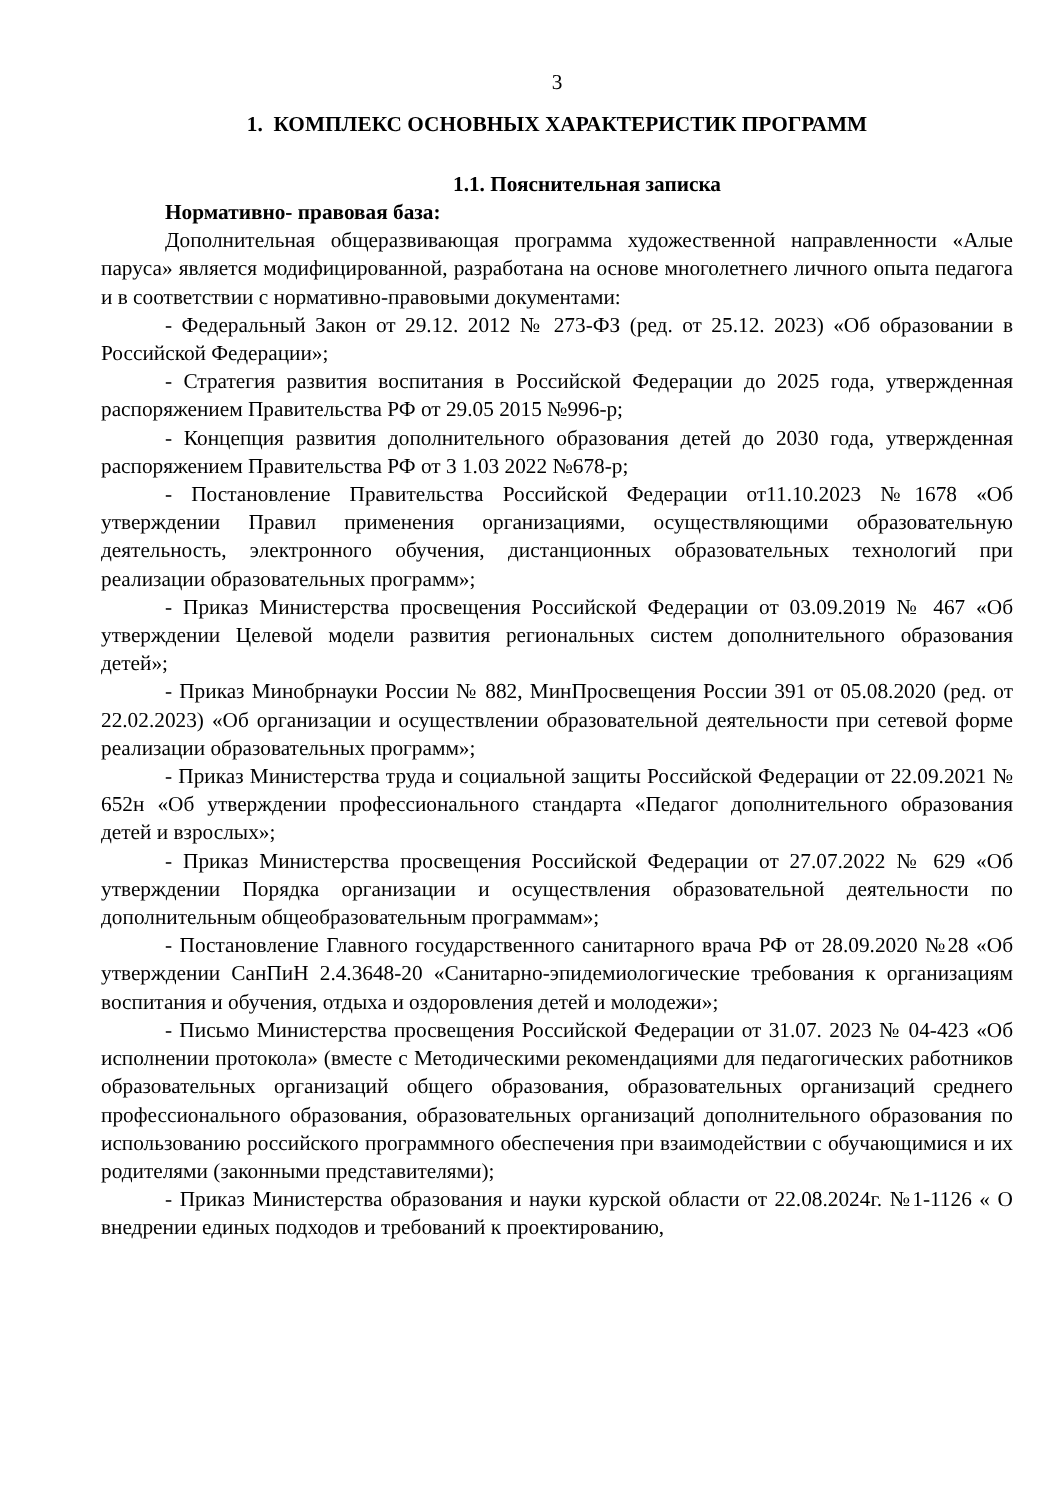3
1. КОМПЛЕКС ОСНОВНЫХ ХАРАКТЕРИСТИК ПРОГРАММ
1.1. Пояснительная записка
Нормативно- правовая база:
Дополнительная общеразвивающая программа художественной направленности «Алые паруса» является модифицированной, разработана на основе многолетнего личного опыта педагога и в соответствии с нормативно-правовыми документами:
- Федеральный Закон от 29.12. 2012 № 273-ФЗ (ред. от 25.12. 2023) «Об образовании в Российской Федерации»;
- Стратегия развития воспитания в Российской Федерации до 2025 года, утвержденная распоряжением Правительства РФ от 29.05 2015 №996-р;
- Концепция развития дополнительного образования детей до 2030 года, утвержденная распоряжением Правительства РФ от 3 1.03 2022 №678-р;
- Постановление Правительства Российской Федерации от11.10.2023 №1678 «Об утверждении Правил применения организациями, осуществляющими образовательную деятельность, электронного обучения, дистанционных образовательных технологий при реализации образовательных программ»;
- Приказ Министерства просвещения Российской Федерации от 03.09.2019 № 467 «Об утверждении Целевой модели развития региональных систем дополнительного образования детей»;
- Приказ Минобрнауки России № 882, МинПросвещения России 391 от 05.08.2020 (ред. от 22.02.2023) «Об организации и осуществлении образовательной деятельности при сетевой форме реализации образовательных программ»;
- Приказ Министерства труда и социальной защиты Российской Федерации от 22.09.2021 № 652н «Об утверждении профессионального стандарта «Педагог дополнительного образования детей и взрослых»;
- Приказ Министерства просвещения Российской Федерации от 27.07.2022 № 629 «Об утверждении Порядка организации и осуществления образовательной деятельности по дополнительным общеобразовательным программам»;
- Постановление Главного государственного санитарного врача РФ от 28.09.2020 №28 «Об утверждении СанПиН 2.4.3648-20 «Санитарно-эпидемиологические требования к организациям воспитания и обучения, отдыха и оздоровления детей и молодежи»;
- Письмо Министерства просвещения Российской Федерации от 31.07. 2023 № 04-423 «Об исполнении протокола» (вместе с Методическими рекомендациями для педагогических работников образовательных организаций общего образования, образовательных организаций среднего профессионального образования, образовательных организаций дополнительного образования по использованию российского программного обеспечения при взаимодействии с обучающимися и их родителями (законными представителями);
- Приказ Министерства образования и науки курской области от 22.08.2024г. №1-1126 « О внедрении единых подходов и требований к проектированию,